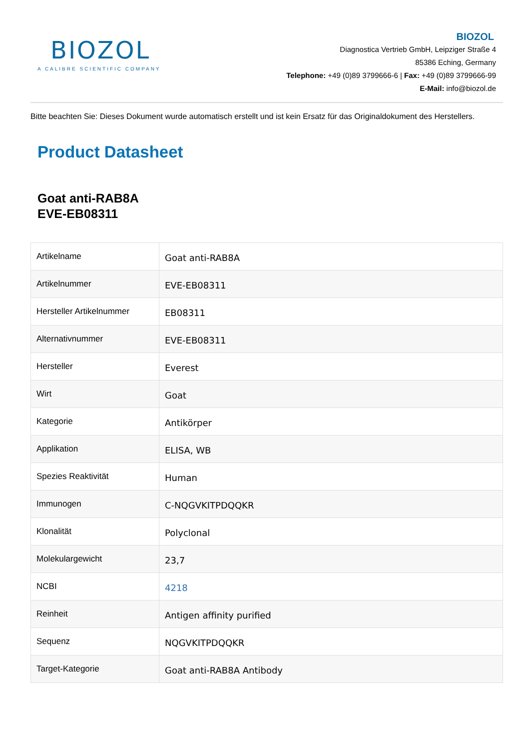BIOZOL
A CALIBRE SCIENTIFIC COMPANY
BIOZOL
Diagnostica Vertrieb GmbH, Leipziger Straße 4
85386 Eching, Germany
Telephone: +49 (0)89 3799666-6 | Fax: +49 (0)89 3799666-99
E-Mail: info@biozol.de
Bitte beachten Sie: Dieses Dokument wurde automatisch erstellt und ist kein Ersatz für das Originaldokument des Herstellers.
Product Datasheet
Goat anti-RAB8A
EVE-EB08311
| Artikelname | Goat anti-RAB8A |
| Artikelnummer | EVE-EB08311 |
| Hersteller Artikelnummer | EB08311 |
| Alternativnummer | EVE-EB08311 |
| Hersteller | Everest |
| Wirt | Goat |
| Kategorie | Antikörper |
| Applikation | ELISA, WB |
| Spezies Reaktivität | Human |
| Immunogen | C-NQGVKITPDQQKR |
| Klonalität | Polyclonal |
| Molekulargewicht | 23,7 |
| NCBI | 4218 |
| Reinheit | Antigen affinity purified |
| Sequenz | NQGVKITPDQQKR |
| Target-Kategorie | Goat anti-RAB8A Antibody |